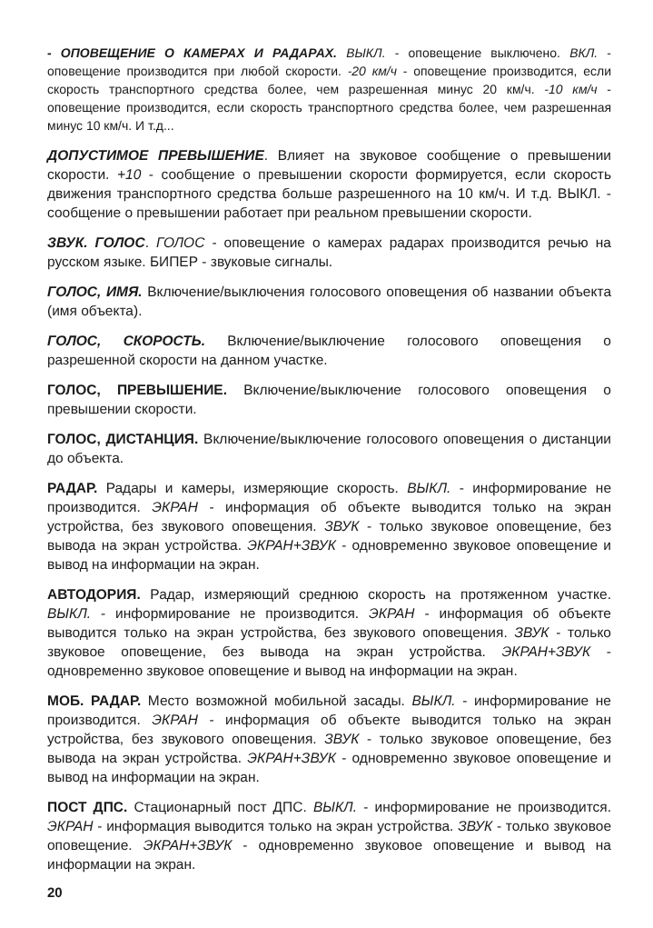- ОПОВЕЩЕНИЕ О КАМЕРАХ И РАДАРАХ. ВЫКЛ. - оповещение выключено. ВКЛ. - оповещение производится при любой скорости. -20 км/ч - оповещение производится, если скорость транспортного средства более, чем разрешенная минус 20 км/ч. -10 км/ч - оповещение производится, если скорость транспортного средства более, чем разрешенная минус 10 км/ч. И т.д...
ДОПУСТИМОЕ ПРЕВЫШЕНИЕ. Влияет на звуковое сообщение о превышении скорости. +10 - сообщение о превышении скорости формируется, если скорость движения транспортного средства больше разрешенного на 10 км/ч. И т.д. ВЫКЛ. - сообщение о превышении работает при реальном превышении скорости.
ЗВУК. ГОЛОС. ГОЛОС - оповещение о камерах радарах производится речью на русском языке. БИПЕР - звуковые сигналы.
ГОЛОС, ИМЯ. Включение/выключения голосового оповещения об названии объекта (имя объекта).
ГОЛОС, СКОРОСТЬ. Включение/выключение голосового оповещения о разрешенной скорости на данном участке.
ГОЛОС, ПРЕВЫШЕНИЕ. Включение/выключение голосового оповещения о превышении скорости.
ГОЛОС, ДИСТАНЦИЯ. Включение/выключение голосового оповещения о дистанции до объекта.
РАДАР. Радары и камеры, измеряющие скорость. ВЫКЛ. - информирование не производится. ЭКРАН - информация об объекте выводится только на экран устройства, без звукового оповещения. ЗВУК - только звуковое оповещение, без вывода на экран устройства. ЭКРАН+ЗВУК - одновременно звуковое оповещение и вывод на информации на экран.
АВТОДОРИЯ. Радар, измеряющий среднюю скорость на протяженном участке. ВЫКЛ. - информирование не производится. ЭКРАН - информация об объекте выводится только на экран устройства, без звукового оповещения. ЗВУК - только звуковое оповещение, без вывода на экран устройства. ЭКРАН+ЗВУК - одновременно звуковое оповещение и вывод на информации на экран.
МОБ. РАДАР. Место возможной мобильной засады. ВЫКЛ. - информирование не производится. ЭКРАН - информация об объекте выводится только на экран устройства, без звукового оповещения. ЗВУК - только звуковое оповещение, без вывода на экран устройства. ЭКРАН+ЗВУК - одновременно звуковое оповещение и вывод на информации на экран.
ПОСТ ДПС. Стационарный пост ДПС. ВЫКЛ. - информирование не производится. ЭКРАН - информация выводится только на экран устройства. ЗВУК - только звуковое оповещение. ЭКРАН+ЗВУК - одновременно звуковое оповещение и вывод на информации на экран.
20